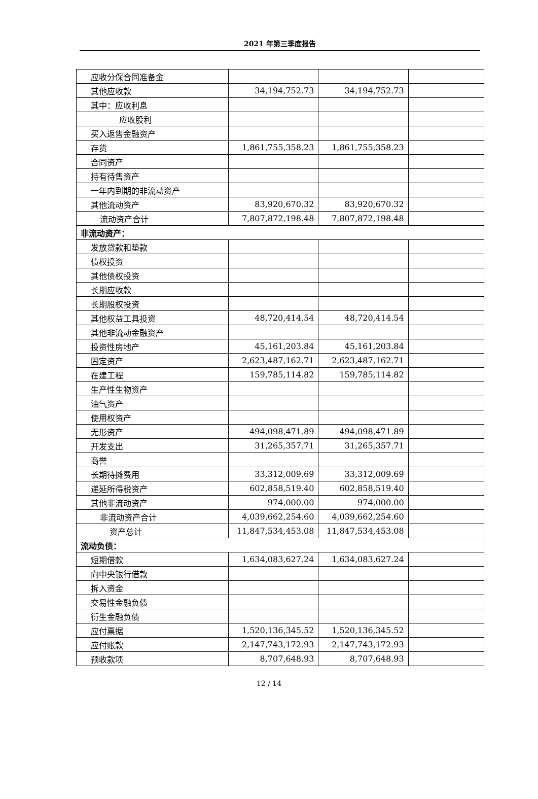2021 年第三季度报告
| 应收分保合同准备金 | | | |
| 其他应收款 | 34,194,752.73 | 34,194,752.73 | |
| 其中：应收利息 | | | |
| 应收股利 | | | |
| 买入返售金融资产 | | | |
| 存货 | 1,861,755,358.23 | 1,861,755,358.23 | |
| 合同资产 | | | |
| 持有待售资产 | | | |
| 一年内到期的非流动资产 | | | |
| 其他流动资产 | 83,920,670.32 | 83,920,670.32 | |
| 流动资产合计 | 7,807,872,198.48 | 7,807,872,198.48 | |
| 非流动资产： | | | |
| 发放贷款和垫款 | | | |
| 债权投资 | | | |
| 其他债权投资 | | | |
| 长期应收款 | | | |
| 长期股权投资 | | | |
| 其他权益工具投资 | 48,720,414.54 | 48,720,414.54 | |
| 其他非流动金融资产 | | | |
| 投资性房地产 | 45,161,203.84 | 45,161,203.84 | |
| 固定资产 | 2,623,487,162.71 | 2,623,487,162.71 | |
| 在建工程 | 159,785,114.82 | 159,785,114.82 | |
| 生产性生物资产 | | | |
| 油气资产 | | | |
| 使用权资产 | | | |
| 无形资产 | 494,098,471.89 | 494,098,471.89 | |
| 开发支出 | 31,265,357.71 | 31,265,357.71 | |
| 商誉 | | | |
| 长期待摊费用 | 33,312,009.69 | 33,312,009.69 | |
| 递延所得税资产 | 602,858,519.40 | 602,858,519.40 | |
| 其他非流动资产 | 974,000.00 | 974,000.00 | |
| 非流动资产合计 | 4,039,662,254.60 | 4,039,662,254.60 | |
| 资产总计 | 11,847,534,453.08 | 11,847,534,453.08 | |
| 流动负债： | | | |
| 短期借款 | 1,634,083,627.24 | 1,634,083,627.24 | |
| 向中央银行借款 | | | |
| 拆入资金 | | | |
| 交易性金融负债 | | | |
| 衍生金融负债 | | | |
| 应付票据 | 1,520,136,345.52 | 1,520,136,345.52 | |
| 应付账款 | 2,147,743,172.93 | 2,147,743,172.93 | |
| 预收款项 | 8,707,648.93 | 8,707,648.93 | |
12 / 14